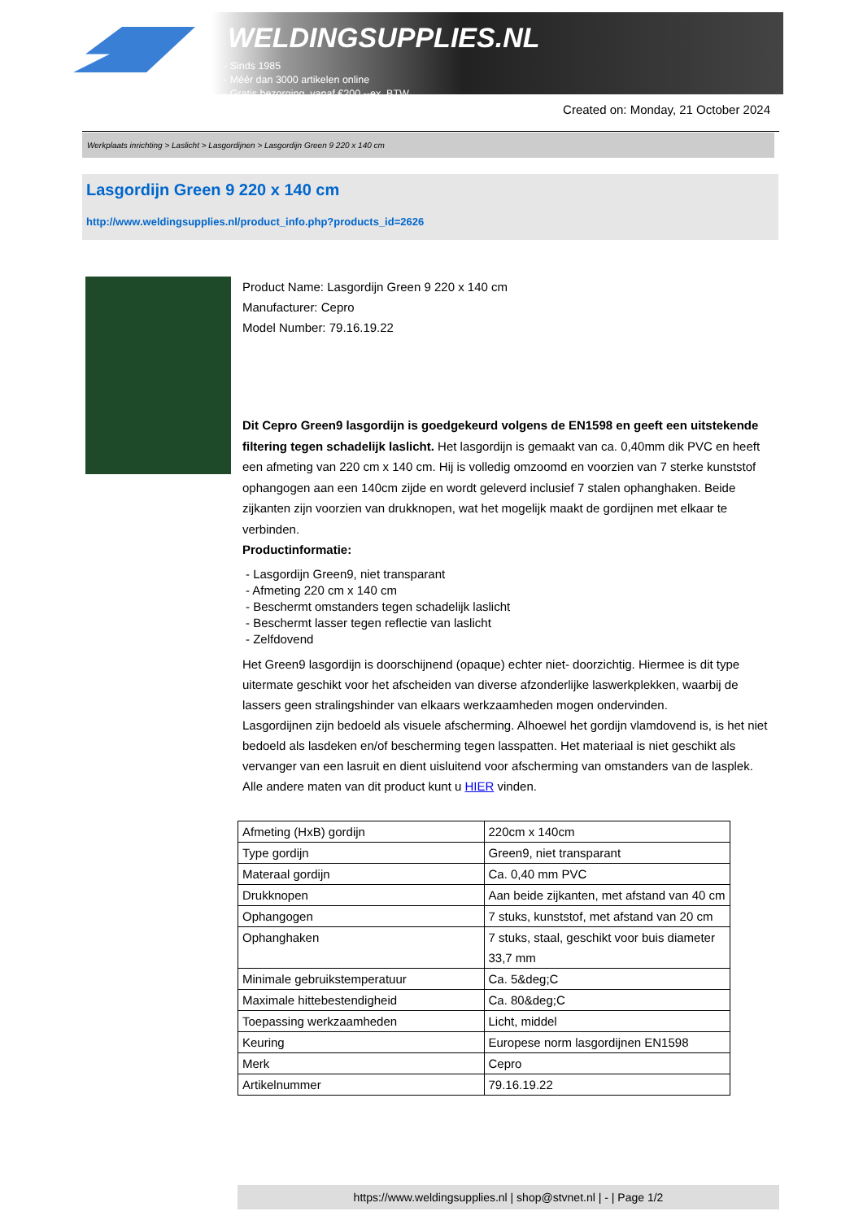WELDINGSUPPLIES.NL
- Sinds 1985
- Méér dan 3000 artikelen online
- Gratis bezorging, vanaf €200,--ex. BTW
Created on: Monday, 21 October 2024
Werkplaats inrichting > Laslicht > Lasgordijnen > Lasgordijn Green 9 220 x 140 cm
Lasgordijn Green 9 220 x 140 cm
http://www.weldingsupplies.nl/product_info.php?products_id=2626
Product Name: Lasgordijn Green 9 220 x 140 cm
Manufacturer: Cepro
Model Number: 79.16.19.22
Dit Cepro Green9 lasgordijn is goedgekeurd volgens de EN1598 en geeft een uitstekende filtering tegen schadelijk laslicht. Het lasgordijn is gemaakt van ca. 0,40mm dik PVC en heeft een afmeting van 220 cm x 140 cm. Hij is volledig omzoomd en voorzien van 7 sterke kunststof ophangogen aan een 140cm zijde en wordt geleverd inclusief 7 stalen ophanghaken. Beide zijkanten zijn voorzien van drukknopen, wat het mogelijk maakt de gordijnen met elkaar te verbinden.
Productinformatie:
- Lasgordijn Green9, niet transparant
- Afmeting 220 cm x 140 cm
- Beschermt omstanders tegen schadelijk laslicht
- Beschermt lasser tegen reflectie van laslicht
- Zelfdovend
Het Green9 lasgordijn is doorschijnend (opaque) echter niet- doorzichtig. Hiermee is dit type uitermate geschikt voor het afscheiden van diverse afzonderlijke laswerkplekken, waarbij de lassers geen stralingshinder van elkaars werkzaamheden mogen ondervinden.
Lasgordijnen zijn bedoeld als visuele afscherming. Alhoewel het gordijn vlamdovend is, is het niet bedoeld als lasdeken en/of bescherming tegen lasspatten. Het materiaal is niet geschikt als vervanger van een lasruit en dient uisluitend voor afscherming van omstanders van de lasplek.
Alle andere maten van dit product kunt u HIER vinden.
| Afmeting (HxB) gordijn | 220cm x 140cm |
| Type gordijn | Green9, niet transparant |
| Materaal gordijn | Ca. 0,40 mm PVC |
| Drukknopen | Aan beide zijkanten, met afstand van 40 cm |
| Ophangogen | 7 stuks, kunststof, met afstand van 20 cm |
| Ophanghaken | 7 stuks, staal, geschikt voor buis diameter 33,7 mm |
| Minimale gebruikstemperatuur | Ca. 5&deg;C |
| Maximale hittebestendigheid | Ca. 80&deg;C |
| Toepassing werkzaamheden | Licht, middel |
| Keuring | Europese norm lasgordijnen EN1598 |
| Merk | Cepro |
| Artikelnummer | 79.16.19.22 |
https://www.weldingsupplies.nl | shop@stvnet.nl | - | Page 1/2